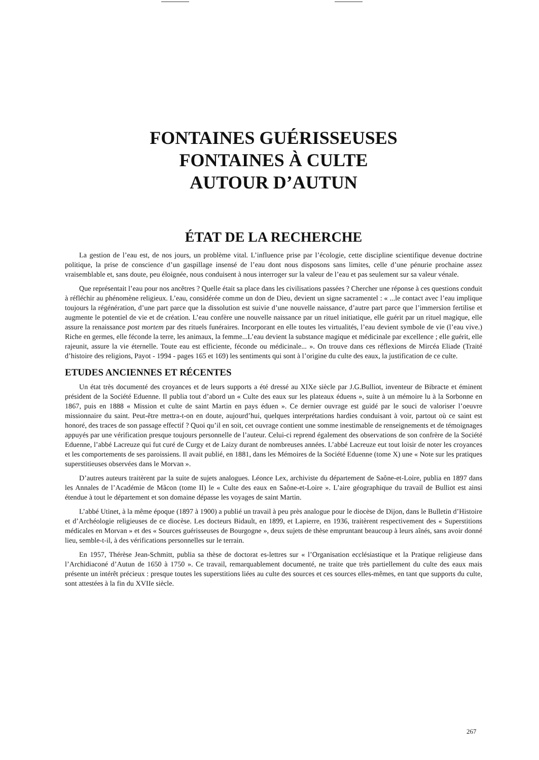FONTAINES GUÉRISSEUSES
FONTAINES À CULTE
AUTOUR D’AUTUN
ÉTAT DE LA RECHERCHE
La gestion de l’eau est, de nos jours, un problème vital. L’influence prise par l’écologie, cette discipline scientifique devenue doctrine politique, la prise de conscience d’un gaspillage insensé de l’eau dont nous disposons sans limites, celle d’une pénurie prochaine assez vraisemblable et, sans doute, peu éloignée, nous conduisent à nous interroger sur la valeur de l’eau et pas seulement sur sa valeur vénale.
Que représentait l’eau pour nos ancêtres ? Quelle était sa place dans les civilisations passées ? Chercher une réponse à ces questions conduit à réfléchir au phénomène religieux. L’eau, considérée comme un don de Dieu, devient un signe sacramentel : « ...le contact avec l’eau implique toujours la régénération, d’une part parce que la dissolution est suivie d’une nouvelle naissance, d’autre part parce que l’immersion fertilise et augmente le potentiel de vie et de création. L’eau confère une nouvelle naissance par un rituel initiatique, elle guérit par un rituel magique, elle assure la renaissance post mortem par des rituels funéraires. Incorporant en elle toutes les virtualités, l’eau devient symbole de vie (l’eau vive.) Riche en germes, elle féconde la terre, les animaux, la femme...L’eau devient la substance magique et médicinale par excellence ; elle guérit, elle rajeunit, assure la vie éternelle. Toute eau est efficiente, féconde ou médicinale... ». On trouve dans ces réflexions de Mircéa Eliade (Traité d’histoire des religions, Payot - 1994 - pages 165 et 169) les sentiments qui sont à l’origine du culte des eaux, la justification de ce culte.
ETUDES ANCIENNES ET RÉCENTES
Un état très documenté des croyances et de leurs supports a été dressé au XIXe siècle par J.G.Bulliot, inventeur de Bibracte et éminent président de la Société Eduenne. Il publia tout d’abord un « Culte des eaux sur les plateaux éduens », suite à un mémoire lu à la Sorbonne en 1867, puis en 1888 « Mission et culte de saint Martin en pays éduen ». Ce dernier ouvrage est guidé par le souci de valoriser l’oeuvre missionnaire du saint. Peut-être mettra-t-on en doute, aujourd’hui, quelques interprétations hardies conduisant à voir, partout où ce saint est honoré, des traces de son passage effectif ? Quoi qu’il en soit, cet ouvrage contient une somme inestimable de renseignements et de témoignages appuyés par une vérification presque toujours personnelle de l’auteur. Celui-ci reprend également des observations de son confrère de la Société Eduenne, l’abbé Lacreuze qui fut curé de Curgy et de Laizy durant de nombreuses années. L’abbé Lacreuze eut tout loisir de noter les croyances et les comportements de ses paroissiens. Il avait publié, en 1881, dans les Mémoires de la Société Eduenne (tome X) une « Note sur les pratiques superstitieuses observées dans le Morvan ».
D’autres auteurs traitèrent par la suite de sujets analogues. Léonce Lex, archiviste du département de Saône-et-Loire, publia en 1897 dans les Annales de l’Académie de Mâcon (tome II) le « Culte des eaux en Saône-et-Loire ». L’aire géographique du travail de Bulliot est ainsi étendue à tout le département et son domaine dépasse les voyages de saint Martin.
L’abbé Utinet, à la même époque (1897 à 1900) a publié un travail à peu près analogue pour le diocèse de Dijon, dans le Bulletin d’Histoire et d’Archéologie religieuses de ce diocèse. Les docteurs Bidault, en 1899, et Lapierre, en 1936, traitèrent respectivement des « Superstitions médicales en Morvan » et des « Sources guérisseuses de Bourgogne », deux sujets de thèse empruntant beaucoup à leurs aînés, sans avoir donné lieu, semble-t-il, à des vérifications personnelles sur le terrain.
En 1957, Thérèse Jean-Schmitt, publia sa thèse de doctorat es-lettres sur « l’Organisation ecclésiastique et la Pratique religieuse dans l’Archidiaconé d’Autun de 1650 à 1750 ». Ce travail, remarquablement documenté, ne traite que très partiellement du culte des eaux mais présente un intérêt précieux : presque toutes les superstitions liées au culte des sources et ces sources elles-mêmes, en tant que supports du culte, sont attestées à la fin du XVIIe siècle.
267